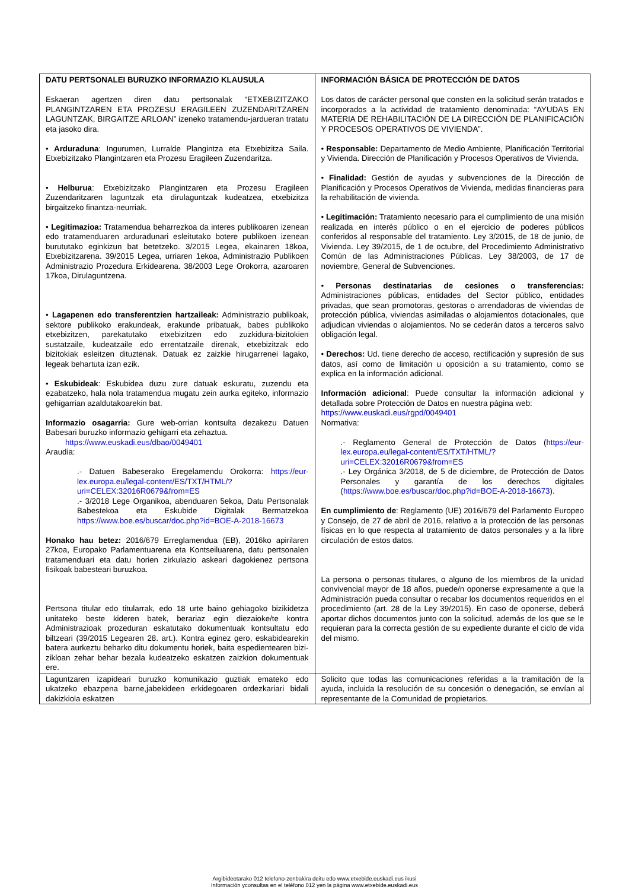| DATU PERTSONALEI BURUZKO INFORMAZIO KLAUSULA Eskaeran agertzen diren datu pertsonalak “ETXEBIZITZAKO PLANGINTZAREN ETA PROZESU ERAGILEEN ZUZENDARITZAREN LAGUNTZAK, BIRGAITZE ARLOAN” izeneko tratamendu-jardueran tratatu eta jasoko dira. • Arduraduna : Ingurumen, Lurralde Plangintza eta Etxebizitza Saila. Etxebizitzako Plangintzaren eta Prozesu Eragileen Zuzendaritza. • Helburua : Etxebizitzako Plangintzaren eta Prozesu Eragileen Zuzendaritzaren laguntzak eta dirulaguntzak kudeatzea, etxebizitza birgaitzeko finantza-neurriak. • Legitimazioa: Tratamendua beharrezkoa da interes publikoaren izenean edo tratamenduaren arduradunari esleitutako botere publikoen izenean burututako eginkizun bat betetzeko. 3/2015 Legea, ekainaren 18koa, Etxebizitzarena. 39/2015 Legea, urriaren 1ekoa, Administrazio Publikoen Administrazio Prozedura Erkidearena. 38/2003 Lege Orokorra, azaroaren 17koa, Dirulaguntzena. • Lagapenen edo transferentzien hartzaileak: Administrazio publikoak, sektore publikoko erakundeak, erakunde pribatuak, babes publikoko etxebizitzen, parekatutako etxebizitzen edo zuzkidura-bizitokien sustatzaile, kudeatzaile edo errentatzaile direnak, etxebizitzak edo bizitokiak esleitzen dituztenak. Datuak ez zaizkie hirugarrenei lagako, legeak behartuta izan ezik. • Eskubideak : Eskubidea duzu zure datuak eskuratu, zuzendu eta ezabatzeko, hala nola tratamendua mugatu zein aurka egiteko, informazio gehigarrian azaldutakoarekin bat. Informazio osagarria: Gure web-orrian kontsulta dezakezu Datuen Babesari buruzko informazio gehigarri eta zehaztua. https://www.euskadi.eus/dbao/0049401 Araudia: .- Datuen Babeserako Eregelamendu Orokorra: https://eur-lex.europa.eu/legal-content/ES/TXT/HTML/?uri=CELEX:32016R0679&from=ES .- 3/2018 Lege Organikoa, abenduaren 5ekoa, Datu Pertsonalak Babestekoa eta Eskubide Digitalak Bermatzekoa https://www.boe.es/buscar/doc.php?id=BOE-A-2018-16673 Honako hau betez: 2016/679 Erreglamendua (EB), 2016ko apirilaren 27koa, Europako Parlamentuarena eta Kontseiluarena, datu pertsonalen tratamenduari eta datu horien zirkulazio askeari dagokienez pertsona fisikoak babesteari buruzkoa. Pertsona titular edo titularrak, edo 18 urte baino gehiagoko bizikidetza unitateko beste kideren batek, berariaz egin diezaioke/te kontra Administrazioak prozeduran eskatutako dokumentuak kontsultatu edo biltzeari (39/2015 Legearen 28. art.). Kontra eginez gero, eskabidearekin batera aurkeztu beharko ditu dokumentu horiek, baita espedientearen bizi-zikloan zehar behar bezala kudeatzeko eskatzen zaizkion dokumentuak ere. | INFORMACIÓN BÁSICA DE PROTECCIÓN DE DATOS Los datos de carácter personal que consten en la solicitud serán tratados e incorporados a la actividad de tratamiento denominada: “AYUDAS EN MATERIA DE REHABILITACIÓN DE LA DIRECCIÓN DE PLANIFICACIÓN Y PROCESOS OPERATIVOS DE VIVIENDA”. • Responsable: Departamento de Medio Ambiente, Planificación Territorial y Vivienda. Dirección de Planificación y Procesos Operativos de Vivienda. • Finalidad: Gestión de ayudas y subvenciones de la Dirección de Planificación y Procesos Operativos de Vivienda, medidas financieras para la rehabilitación de vivienda. • Legitimación: Tratamiento necesario para el cumplimiento de una misión realizada en interés público o en el ejercicio de poderes públicos conferidos al responsable del tratamiento. Ley 3/2015, de 18 de junio, de Vivienda. Ley 39/2015, de 1 de octubre, del Procedimiento Administrativo Común de las Administraciones Públicas. Ley 38/2003, de 17 de noviembre, General de Subvenciones. • Personas destinatarias de cesiones o transferencias: Administraciones públicas, entidades del Sector público, entidades privadas, que sean promotoras, gestoras o arrendadoras de viviendas de protección pública, viviendas asimiladas o alojamientos dotacionales, que adjudican viviendas o alojamientos. No se cederán datos a terceros salvo obligación legal. • Derechos: Ud. tiene derecho de acceso, rectificación y supresión de sus datos, así como de limitación u oposición a su tratamiento, como se explica en la información adicional. Información adicional : Puede consultar la información adicional y detallada sobre Protección de Datos en nuestra página web: https://www.euskadi.eus/rgpd/0049401 Normativa: .- Reglamento General de Protección de Datos ( https://eur-lex.europa.eu/legal-content/ES/TXT/HTML/?uri=CELEX:32016R0679&from=ES .- Ley Orgánica 3/2018, de 5 de diciembre, de Protección de Datos Personales y garantía de los derechos digitales ( https://www.boe.es/buscar/doc.php?id=BOE-A-2018-16673 ). En cumplimiento de : Reglamento (UE) 2016/679 del Parlamento Europeo y Consejo, de 27 de abril de 2016, relativo a la protección de las personas físicas en lo que respecta al tratamiento de datos personales y a la libre circulación de estos datos. La persona o personas titulares, o alguno de los miembros de la unidad convivencial mayor de 18 años, puede/n oponerse expresamente a que la Administración pueda consultar o recabar los documentos requeridos en el procedimiento (art. 28 de la Ley 39/2015). En caso de oponerse, deberá aportar dichos documentos junto con la solicitud, además de los que se le requieran para la correcta gestión de su expediente durante el ciclo de vida del mismo. |
| Laguntzaren izapideari buruzko komunikazio guztiak emateko edo ukatzeko ebazpena barne,jabekideen erkidegoaren ordezkariari bidali dakizkiola eskatzen | Solicito que todas las comunicaciones referidas a la tramitación de la ayuda, incluida la resolución de su concesión o denegación, se envían al representante de la Comunidad de propietarios. |
Argibideetarako 012 telefono-zenbakira deitu edo www.etxebide.euskadi.eus ikusi
Información yconsultas en el teléfono 012 yen la página www.etxebide.euskadi.eus